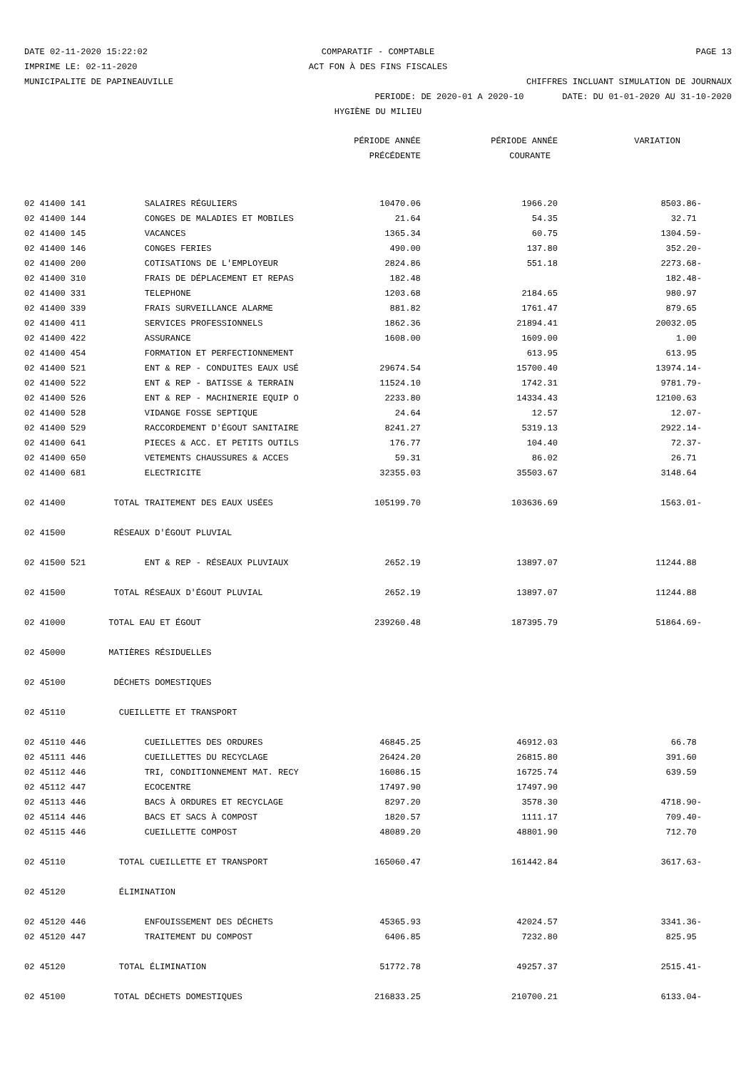DATE 02-11-2020 15:22:02 COMPARATIF - COMPTABLE PAGE 13
IMPRIME LE: 02-11-2020 ACT FON À DES FINS FISCALES
MUNICIPALITE DE PAPINEAUVILLE CHIFFRES INCLUANT SIMULATION DE JOURNAUX
PERIODE: DE 2020-01 A 2020-10 DATE: DU 01-01-2020 AU 31-10-2020
HYGIÈNE DU MILIEU
| | | PÉRIODE ANNÉE | PÉRIODE ANNÉE | VARIATION |
| --- | --- | --- | --- | --- |
| | | PRÉCÉDENTE | COURANTE | |
| 02 41400 141 | SALAIRES RÉGULIERS | 10470.06 | 1966.20 | 8503.86- |
| 02 41400 144 | CONGES DE MALADIES ET MOBILES | 21.64 | 54.35 | 32.71 |
| 02 41400 145 | VACANCES | 1365.34 | 60.75 | 1304.59- |
| 02 41400 146 | CONGES FERIES | 490.00 | 137.80 | 352.20- |
| 02 41400 200 | COTISATIONS DE L'EMPLOYEUR | 2824.86 | 551.18 | 2273.68- |
| 02 41400 310 | FRAIS DE DÉPLACEMENT ET REPAS | 182.48 | | 182.48- |
| 02 41400 331 | TELEPHONE | 1203.68 | 2184.65 | 980.97 |
| 02 41400 339 | FRAIS SURVEILLANCE ALARME | 881.82 | 1761.47 | 879.65 |
| 02 41400 411 | SERVICES PROFESSIONNELS | 1862.36 | 21894.41 | 20032.05 |
| 02 41400 422 | ASSURANCE | 1608.00 | 1609.00 | 1.00 |
| 02 41400 454 | FORMATION ET PERFECTIONNEMENT | | 613.95 | 613.95 |
| 02 41400 521 | ENT & REP - CONDUITES EAUX USÉ | 29674.54 | 15700.40 | 13974.14- |
| 02 41400 522 | ENT & REP - BATISSE & TERRAIN | 11524.10 | 1742.31 | 9781.79- |
| 02 41400 526 | ENT & REP - MACHINERIE EQUIP O | 2233.80 | 14334.43 | 12100.63 |
| 02 41400 528 | VIDANGE FOSSE SEPTIQUE | 24.64 | 12.57 | 12.07- |
| 02 41400 529 | RACCORDEMENT D'ÉGOUT SANITAIRE | 8241.27 | 5319.13 | 2922.14- |
| 02 41400 641 | PIECES & ACC. ET PETITS OUTILS | 176.77 | 104.40 | 72.37- |
| 02 41400 650 | VETEMENTS CHAUSSURES & ACCES | 59.31 | 86.02 | 26.71 |
| 02 41400 681 | ELECTRICITE | 32355.03 | 35503.67 | 3148.64 |
| 02 41400 | TOTAL TRAITEMENT DES EAUX USÉES | 105199.70 | 103636.69 | 1563.01- |
| 02 41500 | RÉSEAUX D'ÉGOUT PLUVIAL | | | |
| 02 41500 521 | ENT & REP - RÉSEAUX PLUVIAUX | 2652.19 | 13897.07 | 11244.88 |
| 02 41500 | TOTAL RÉSEAUX D'ÉGOUT PLUVIAL | 2652.19 | 13897.07 | 11244.88 |
| 02 41000 | TOTAL EAU ET ÉGOUT | 239260.48 | 187395.79 | 51864.69- |
| 02 45000 | MATIÈRES RÉSIDUELLES | | | |
| 02 45100 | DÉCHETS DOMESTIQUES | | | |
| 02 45110 | CUEILLETTE ET TRANSPORT | | | |
| 02 45110 446 | CUEILLETTES DES ORDURES | 46845.25 | 46912.03 | 66.78 |
| 02 45111 446 | CUEILLETTES DU RECYCLAGE | 26424.20 | 26815.80 | 391.60 |
| 02 45112 446 | TRI, CONDITIONNEMENT MAT. RECY | 16086.15 | 16725.74 | 639.59 |
| 02 45112 447 | ECOCENTRE | 17497.90 | 17497.90 | |
| 02 45113 446 | BACS À ORDURES ET RECYCLAGE | 8297.20 | 3578.30 | 4718.90- |
| 02 45114 446 | BACS ET SACS À COMPOST | 1820.57 | 1111.17 | 709.40- |
| 02 45115 446 | CUEILLETTE COMPOST | 48089.20 | 48801.90 | 712.70 |
| 02 45110 | TOTAL CUEILLETTE ET TRANSPORT | 165060.47 | 161442.84 | 3617.63- |
| 02 45120 | ÉLIMINATION | | | |
| 02 45120 446 | ENFOUISSEMENT DES DÉCHETS | 45365.93 | 42024.57 | 3341.36- |
| 02 45120 447 | TRAITEMENT DU COMPOST | 6406.85 | 7232.80 | 825.95 |
| 02 45120 | TOTAL ÉLIMINATION | 51772.78 | 49257.37 | 2515.41- |
| 02 45100 | TOTAL DÉCHETS DOMESTIQUES | 216833.25 | 210700.21 | 6133.04- |